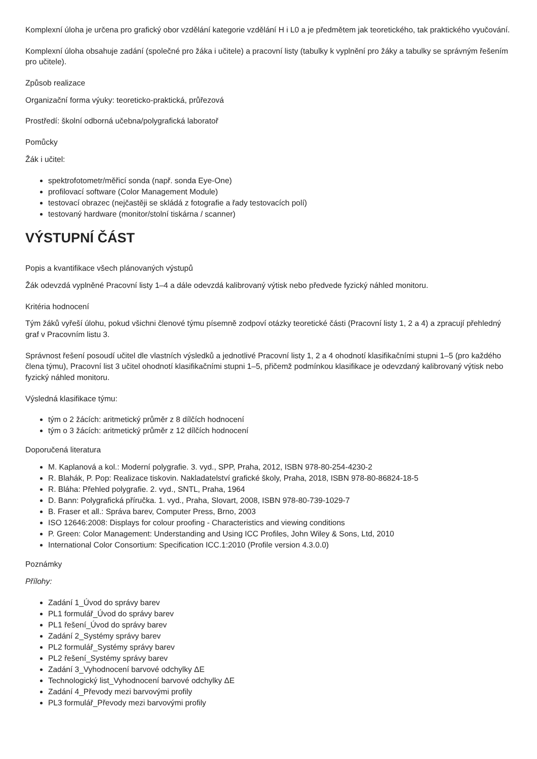Komplexní úloha je určena pro grafický obor vzdělání kategorie vzdělání H i L0 a je předmětem jak teoretického, tak praktického vyučování.
Komplexní úloha obsahuje zadání (společné pro žáka i učitele) a pracovní listy (tabulky k vyplnění pro žáky a tabulky se správným řešením pro učitele).
Způsob realizace
Organizační forma výuky: teoreticko-praktická, průřezová
Prostředí: školní odborná učebna/polygrafická laboratoř
Pomůcky
Žák i učitel:
spektrofotometr/měřicí sonda (např. sonda Eye-One)
profilovací software (Color Management Module)
testovací obrazec (nejčastěji se skládá z fotografie a řady testovacích polí)
testovaný hardware (monitor/stolní tiskárna / scanner)
VÝSTUPNÍ ČÁST
Popis a kvantifikace všech plánovaných výstupů
Žák odevzdá vyplněné Pracovní listy 1–4 a dále odevzdá kalibrovaný výtisk nebo předvede fyzický náhled monitoru.
Kritéria hodnocení
Tým žáků vyřeší úlohu, pokud všichni členové týmu písemně zodpoví otázky teoretické části (Pracovní listy 1, 2 a 4) a zpracují přehledný graf v Pracovním listu 3.
Správnost řešení posoudí učitel dle vlastních výsledků a jednotlivé Pracovní listy 1, 2 a 4 ohodnotí klasifikačními stupni 1–5 (pro každého člena týmu), Pracovní list 3 učitel ohodnotí klasifikačními stupni 1–5, přičemž podmínkou klasifikace je odevzdaný kalibrovaný výtisk nebo fyzický náhled monitoru.
Výsledná klasifikace týmu:
tým o 2 žácích: aritmetický průměr z 8 dílčích hodnocení
tým o 3 žácích: aritmetický průměr z 12 dílčích hodnocení
Doporučená literatura
M. Kaplanová a kol.: Moderní polygrafie. 3. vyd., SPP, Praha, 2012, ISBN 978-80-254-4230-2
R. Blahák, P. Pop: Realizace tiskovin. Nakladatelství grafické školy, Praha, 2018, ISBN 978-80-86824-18-5
R. Bláha: Přehled polygrafie. 2. vyd., SNTL, Praha, 1964
D. Bann: Polygrafická příručka. 1. vyd., Praha, Slovart, 2008, ISBN 978-80-739-1029-7
B. Fraser et all.: Správa barev, Computer Press, Brno, 2003
ISO 12646:2008: Displays for colour proofing - Characteristics and viewing conditions
P. Green: Color Management: Understanding and Using ICC Profiles, John Wiley & Sons, Ltd, 2010
International Color Consortium: Specification ICC.1:2010 (Profile version 4.3.0.0)
Poznámky
Přílohy:
Zadání 1_Úvod do správy barev
PL1 formulář_Úvod do správy barev
PL1 řešení_Úvod do správy barev
Zadání 2_Systémy správy barev
PL2 formulář_Systémy správy barev
PL2 řešení_Systémy správy barev
Zadání 3_Vyhodnocení barvové odchylky ΔE
Technologický list_Vyhodnocení barvové odchylky ΔE
Zadání 4_Převody mezi barvovými profily
PL3 formulář_Převody mezi barvovými profily